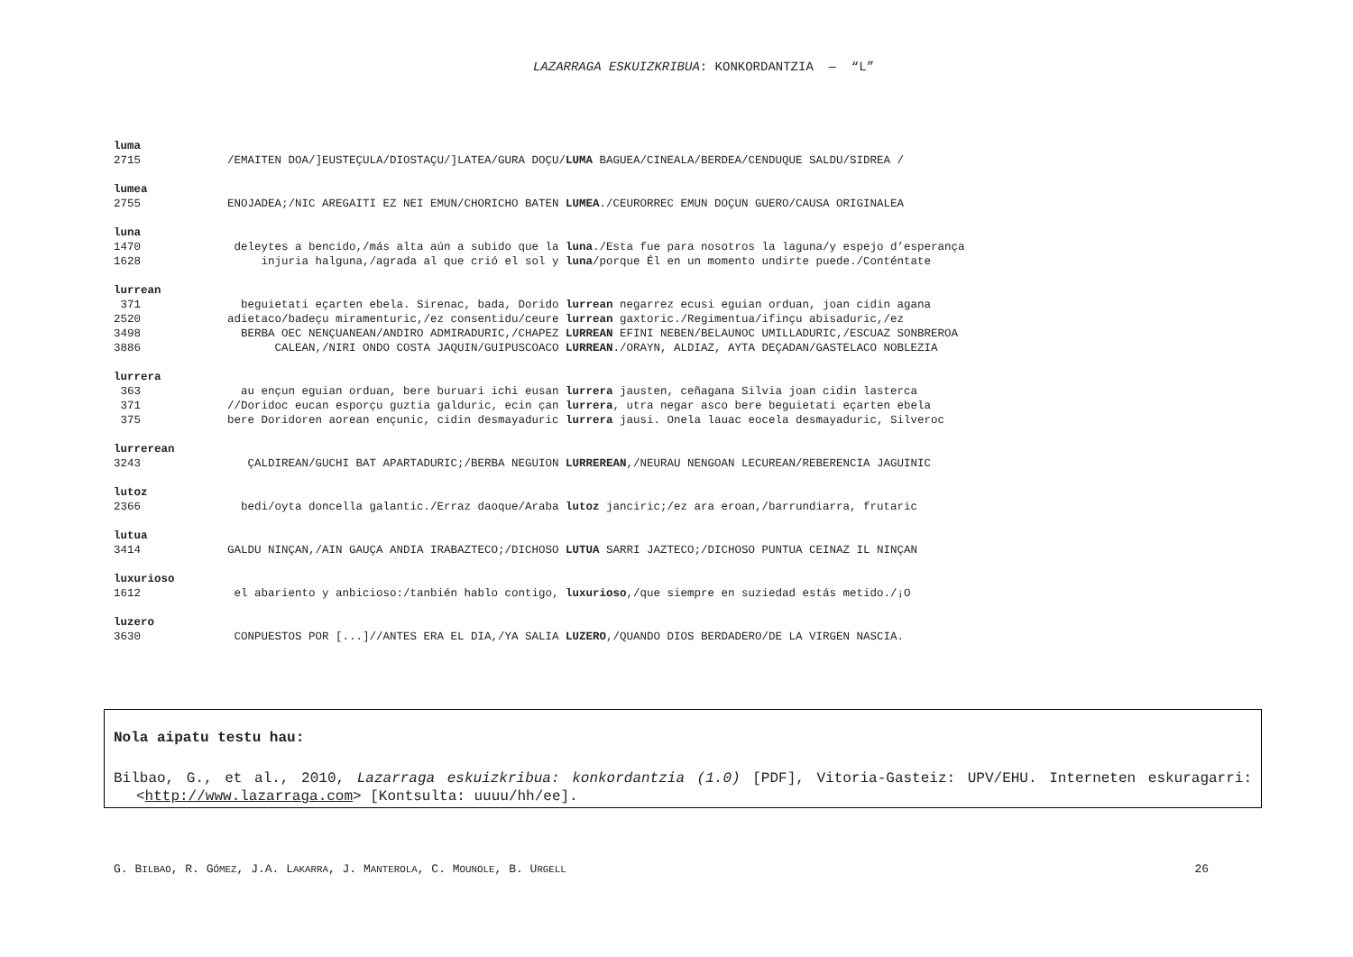LAZARRAGA ESKUIZKRIBUA: KONKORDANTZIA — “L”
luma
2715 /EMAITEN DOA/]EUSTEÇULA/DIOSTAÇU/]LATEA/GURA DOÇU/ LUMA BAGUEA/CINEALA/BERDEA/CENDUQUE SALDU/SIDREA /
lumea
2755 ENOJADEA;/NIC AREGAITI EZ NEI EMUN/CHORICHO BATEN LUMEA./CEURORREC EMUN DOÇUN GUERO/CAUSA ORIGINALEA
luna
1470 deleytes a bencido,/más alta aún a subido que la luna./Esta fue para nosotros la laguna/y espejo d’esperança
1628 injuria halguna,/agrada al que crió el sol y luna/porque Él en un momento undirte puede./Conténtate
lurrean
371 beguietati eçarten ebela. Sirenac, bada, Dorido lurrean negarrez ecusi eguian orduan, joan cidin agana
2520 adietaco/badeçu miramenturic,/ez consentidu/ceure lurrean gaxtoric./Regimentua/ifinçu abisaduric,/ez
3498 BERBA OEC NENÇUANEAN/ANDIRO ADMIRADURIC,/CHAPEZ LURREAN EFINI NEBEN/BELAUNOC UMILLADURIC,/ESCUAZ SONBREROA
3886 CALEAN,/NIRI ONDO COSTA JAQUIN/GUIPUSCOACO LURREAN./ORAYN, ALDIAZ, AYTA DEÇADAN/GASTELACO NOBLEZIA
lurrera
363 au ençun eguian orduan, bere buruari ichi eusan lurrera jausten, ceñagana Silvia joan cidin lasterca
371 //Doridoc eucan esporçu guztia galduric, ecin çan lurrera, utra negar asco bere beguietati eçarten ebela
375 bere Doridoren aorean ençunic, cidin desmayaduric lurrera jausi. Onela lauac eocela desmayaduric, Silveroc
lurrerean
3243 ÇALDIREAN/GUCHI BAT APARTADURIC;/BERBA NEGUION LURREREAN,/NEURAU NENGOAN LECUREAN/REBERENCIA JAGUINIC
lutoz
2366 bedi/oyta doncella galantic./Erraz daoque/Araba lutoz janciric;/ez ara eroan,/barrundiarra, frutaric
lutua
3414 GALDU NINÇAN,/AIN GAUÇA ANDIA IRABAZTECO;/DICHOSO LUTUA SARRI JAZTECO;/DICHOSO PUNTUA CEINAZ IL NINÇAN
luxurioso
1612 el abariento y anbicioso:/tanbién hablo contigo, luxurioso,/que siempre en suziedad estás metido./¡O
luzero
3630 CONPUESTOS POR [...]//ANTES ERA EL DIA,/YA SALIA LUZERO,/QUANDO DIOS BERDADERO/DE LA VIRGEN NASCIA.
Nola aipatu testu hau:
Bilbao, G., et al., 2010, Lazarraga eskuizkribua: konkordantzia (1.0) [PDF], Vitoria-Gasteiz: UPV/EHU. Interneten eskuragarri: <http://www.lazarraga.com> [Kontsulta: uuuu/hh/ee].
G. BILBAO, R. GÓMEZ, J.A. LAKARRA, J. MANTEROLA, C. MOUNOLE, B. URGELL 26